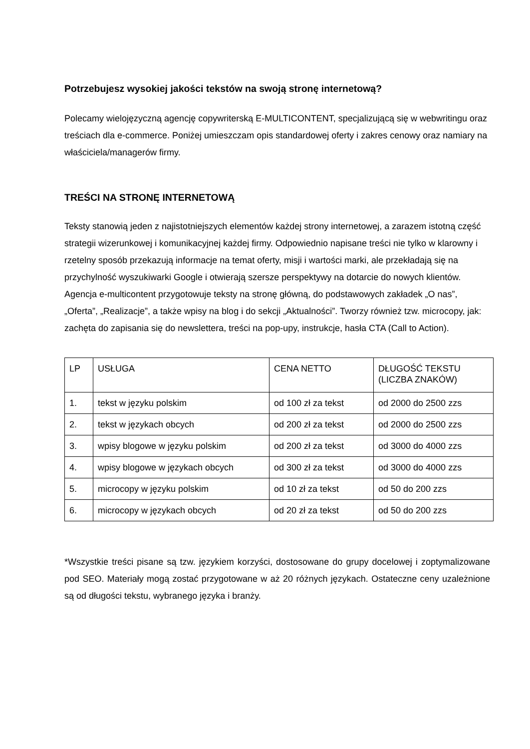Potrzebujesz wysokiej jakości tekstów na swoją stronę internetową?
Polecamy wielojęzyczną agencję copywriterską E-MULTICONTENT, specjalizującą się w webwritingu oraz treściach dla e-commerce. Poniżej umieszczam opis standardowej oferty i zakres cenowy oraz namiary na właściciela/managerów firmy.
TREŚCI NA STRONĘ INTERNETOWĄ
Teksty stanowią jeden z najistotniejszych elementów każdej strony internetowej, a zarazem istotną część strategii wizerunkowej i komunikacyjnej każdej firmy. Odpowiednio napisane treści nie tylko w klarowny i rzetelny sposób przekazują informacje na temat oferty, misji i wartości marki, ale przekładają się na przychylność wyszukiwarki Google i otwierają szersze perspektywy na dotarcie do nowych klientów. Agencja e-multicontent przygotowuje teksty na stronę główną, do podstawowych zakładek „O nas”, „Oferta”, „Realizacje”, a także wpisy na blog i do sekcji „Aktualności”. Tworzy również tzw. microcopy, jak: zachęta do zapisania się do newslettera, treści na pop-upy, instrukcje, hasła CTA (Call to Action).
| LP | USŁUGA | CENA NETTO | DŁUGOŚĆ TEKSTU (LICZBA ZNAKÓW) |
| --- | --- | --- | --- |
| 1. | tekst w języku polskim | od 100 zł za tekst | od 2000 do 2500 zzs |
| 2. | tekst w językach obcych | od 200 zł za tekst | od 2000 do 2500 zzs |
| 3. | wpisy blogowe w języku polskim | od 200 zł za tekst | od 3000 do 4000 zzs |
| 4. | wpisy blogowe w językach obcych | od 300 zł za tekst | od 3000 do 4000 zzs |
| 5. | microcopy w języku polskim | od 10 zł za tekst | od 50 do 200 zzs |
| 6. | microcopy w językach obcych | od 20 zł za tekst | od 50 do 200 zzs |
*Wszystkie treści pisane są tzw. językiem korzyści, dostosowane do grupy docelowej i zoptymalizowane pod SEO. Materiały mogą zostać przygotowane w aż 20 różnych językach. Ostateczne ceny uzależnione są od długości tekstu, wybranego języka i branży.